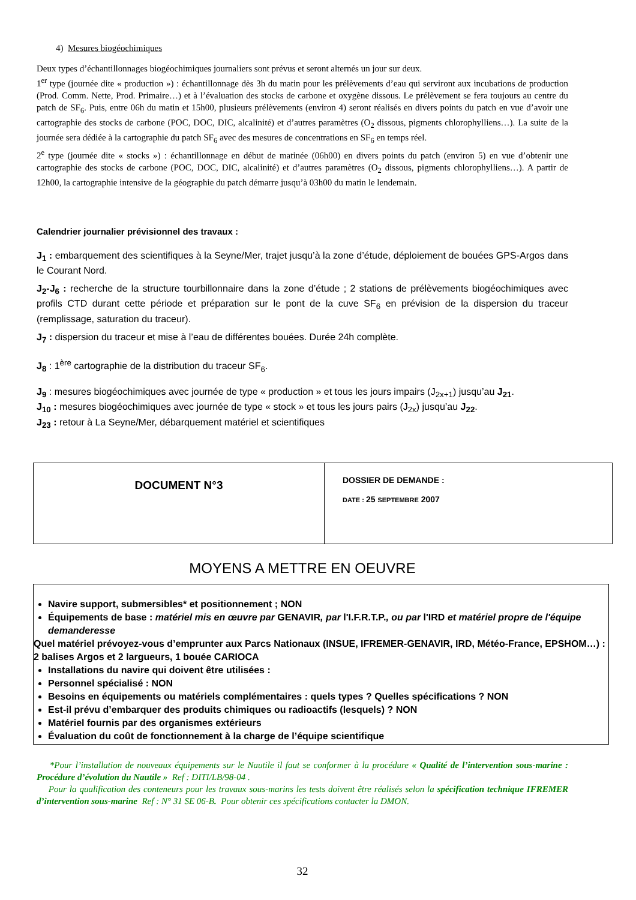4) Mesures biogéochimiques
Deux types d’échantillonnages biogéochimiques journaliers sont prévus et seront alternés un jour sur deux.
1<sup>er</sup> type (journée dite « production ») : échantillonnage dès 3h du matin pour les prélèvements d’eau qui serviront aux incubations de production (Prod. Comm. Nette, Prod. Primaire…) et à l’évaluation des stocks de carbone et oxygène dissous. Le prélèvement se fera toujours au centre du patch de SF<sub>6</sub>. Puis, entre 06h du matin et 15h00, plusieurs prélèvements (environ 4) seront réalisés en divers points du patch en vue d’avoir une cartographie des stocks de carbone (POC, DOC, DIC, alcalinité) et d’autres paramètres (O<sub>2</sub> dissous, pigments chlorophylliens…). La suite de la journée sera dédiée à la cartographie du patch SF<sub>6</sub> avec des mesures de concentrations en SF<sub>6</sub> en temps réel.
2<sup>e</sup> type (journée dite « stocks ») : échantillonnage en début de matinée (06h00) en divers points du patch (environ 5) en vue d’obtenir une cartographie des stocks de carbone (POC, DOC, DIC, alcalinité) et d’autres paramètres (O<sub>2</sub> dissous, pigments chlorophylliens…). A partir de 12h00, la cartographie intensive de la géographie du patch démarre jusqu’à 03h00 du matin le lendemain.
Calendrier journalier prévisionnel des travaux :
J<sub>1</sub> : embarquement des scientifiques à la Seyne/Mer, trajet jusqu’à la zone d’étude, déploiement de bouées GPS-Argos dans le Courant Nord.
J<sub>2</sub>-J<sub>6</sub> : recherche de la structure tourbillonnaire dans la zone d’étude ; 2 stations de prélèvements biogéochimiques avec profils CTD durant cette période et préparation sur le pont de la cuve SF<sub>6</sub> en prévision de la dispersion du traceur (remplissage, saturation du traceur).
J<sub>7</sub> : dispersion du traceur et mise à l’eau de différentes bouées. Durée 24h complète.
J<sub>8</sub> : 1<sup>ère</sup> cartographie de la distribution du traceur SF<sub>6</sub>.
J<sub>9</sub> : mesures biogéochimiques avec journée de type « production » et tous les jours impairs (J<sub>2x+1</sub>) jusqu’au J<sub>21</sub>.
J<sub>10</sub> : mesures biogéochimiques avec journée de type « stock » et tous les jours pairs (J<sub>2x</sub>) jusqu’au J<sub>22</sub>.
J<sub>23</sub> : retour à La Seyne/Mer, débarquement matériel et scientifiques
| DOCUMENT N°3 | DOSSIER DE DEMANDE : DATE : 25 SEPTEMBRE 2007 |
MOYENS A METTRE EN OEUVRE
Navire support, submersibles* et positionnement ; NON
Équipements de base : matériel mis en œuvre par GENAVIR, par l'I.F.R.T.P., ou par l'IRD et matériel propre de l'équipe demanderesse
Quel matériel prévoyez-vous d’emprunter aux Parcs Nationaux (INSUE, IFREMER-GENAVIR, IRD, Météo-France, EPSHOM…) : 2 balises Argos et 2 largueurs, 1 bouée CARIOCA
Installations du navire qui doivent être utilisées :
Personnel spécialisé : NON
Besoins en équipements ou matériels complémentaires : quels types ? Quelles spécifications ? NON
Est-il prévu d’embarquer des produits chimiques ou radioactifs (lesquels) ? NON
Matériel fournis par des organismes extérieurs
Évaluation du coût de fonctionnement à la charge de l’équipe scientifique
*Pour l’installation de nouveaux équipements sur le Nautile il faut se conformer à la procédure « Qualité de l’intervention sous-marine : Procédure d’évolution du Nautile » Ref : DITI/LB/98-04 .
Pour la qualification des conteneurs pour les travaux sous-marins les tests doivent être réalisés selon la spécification technique IFREMER d’intervention sous-marine Ref : N° 31 SE 06-B. Pour obtenir ces spécifications contacter la DMON.
32